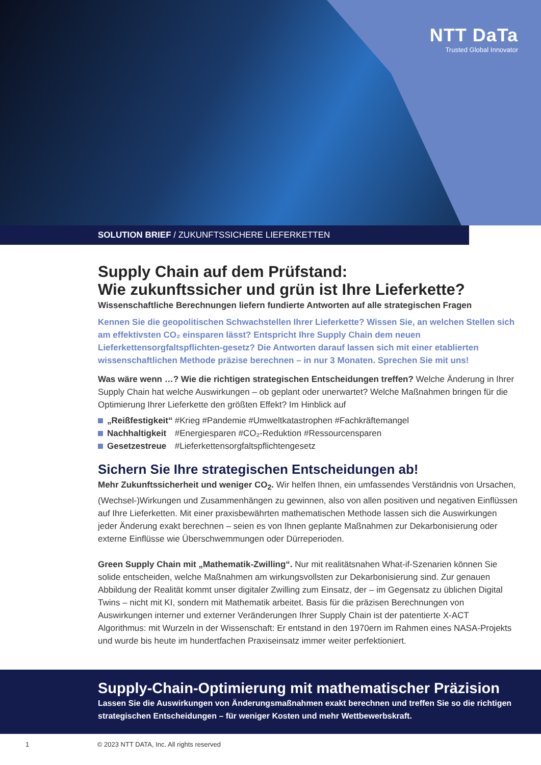NTT DaTa
Trusted Global Innovator
SOLUTION BRIEF / ZUKUNFTSSICHERE LIEFERKETTEN
Supply Chain auf dem Prüfstand:
Wie zukunftssicher und grün ist Ihre Lieferkette?
Wissenschaftliche Berechnungen liefern fundierte Antworten auf alle strategischen Fragen
Kennen Sie die geopolitischen Schwachstellen Ihrer Lieferkette? Wissen Sie, an welchen Stellen sich am effektivsten CO₂ einsparen lässt? Entspricht Ihre Supply Chain dem neuen Lieferkettensorgfaltspflichten-gesetz? Die Antworten darauf lassen sich mit einer etablierten wissenschaftlichen Methode präzise berechnen – in nur 3 Monaten. Sprechen Sie mit uns!
Was wäre wenn …? Wie die richtigen strategischen Entscheidungen treffen? Welche Änderung in Ihrer Supply Chain hat welche Auswirkungen – ob geplant oder unerwartet? Welche Maßnahmen bringen für die Optimierung Ihrer Lieferkette den größten Effekt? Im Hinblick auf
„Reißfestigkeit“ #Krieg #Pandemie #Umweltkatastrophen #Fachkräftemangel
Nachhaltigkeit #Energiesparen #CO₂-Reduktion #Ressourcensparen
Gesetzestreue #Lieferkettensorgfaltspflichtengesetz
Sichern Sie Ihre strategischen Entscheidungen ab!
Mehr Zukunftssicherheit und weniger CO<sub>2</sub>. Wir helfen Ihnen, ein umfassendes Verständnis von Ursachen, (Wechsel-)Wirkungen und Zusammenhängen zu gewinnen, also von allen positiven und negativen Einflüssen auf Ihre Lieferketten. Mit einer praxisbewährten mathematischen Methode lassen sich die Auswirkungen jeder Änderung exakt berechnen – seien es von Ihnen geplante Maßnahmen zur Dekarbonisierung oder externe Einflüsse wie Überschwemmungen oder Dürreperioden.
Green Supply Chain mit „Mathematik-Zwilling“. Nur mit realitätsnahen What-if-Szenarien können Sie solide entscheiden, welche Maßnahmen am wirkungsvollsten zur Dekarbonisierung sind. Zur genauen Abbildung der Realität kommt unser digitaler Zwilling zum Einsatz, der – im Gegensatz zu üblichen Digital Twins – nicht mit KI, sondern mit Mathematik arbeitet. Basis für die präzisen Berechnungen von Auswirkungen interner und externer Veränderungen Ihrer Supply Chain ist der patentierte X-ACT Algorithmus: mit Wurzeln in der Wissenschaft: Er entstand in den 1970ern im Rahmen eines NASA-Projekts und wurde bis heute im hundertfachen Praxiseinsatz immer weiter perfektioniert.
Supply-Chain-Optimierung mit mathematischer Präzision
Lassen Sie die Auswirkungen von Änderungsmaßnahmen exakt berechnen und treffen Sie so die richtigen strategischen Entscheidungen – für weniger Kosten und mehr Wettbewerbskraft.
1 © 2023 NTT DATA, Inc. All rights reserved